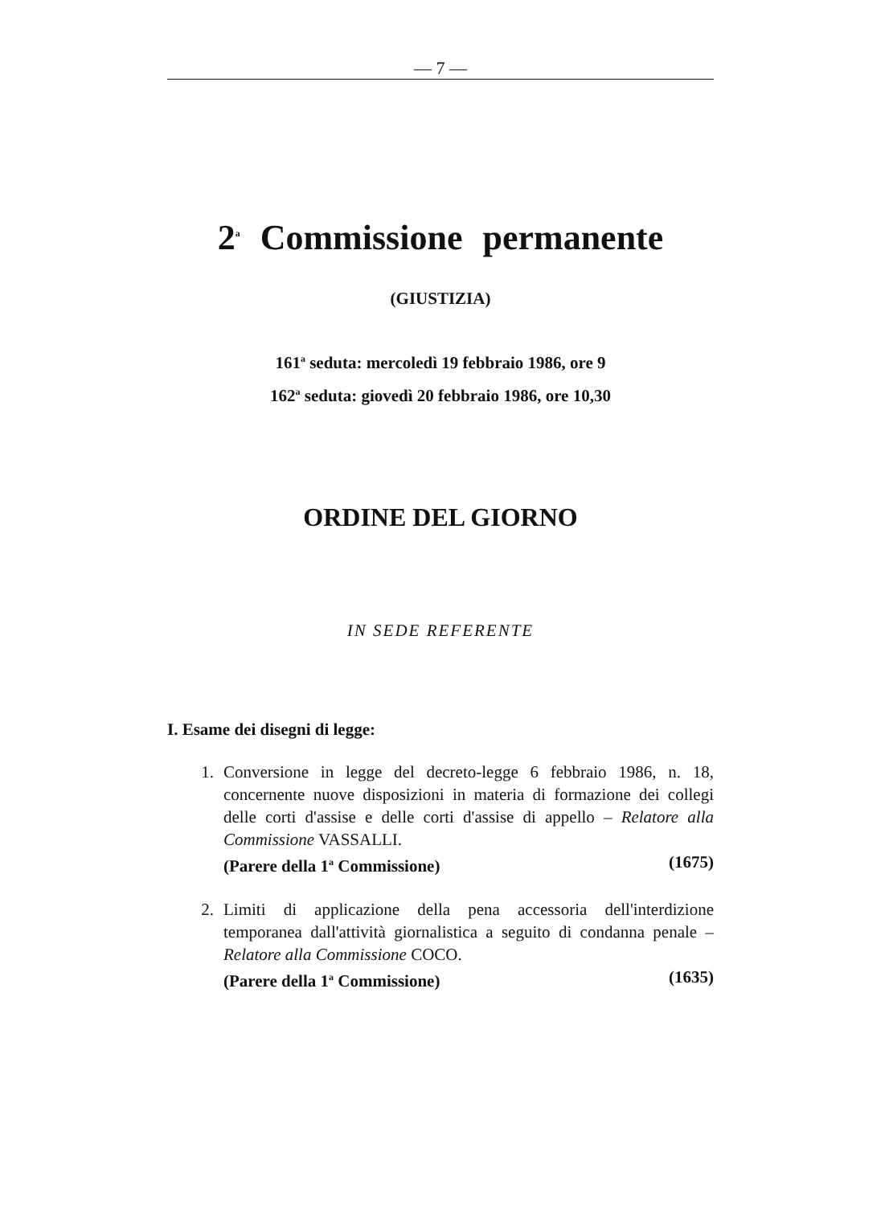— 7 —
2<sup>a</sup> Commissione permanente
(GIUSTIZIA)
161<sup>a</sup> seduta: mercoledì 19 febbraio 1986, ore 9
162<sup>a</sup> seduta: giovedì 20 febbraio 1986, ore 10,30
ORDINE DEL GIORNO
IN SEDE REFERENTE
I. Esame dei disegni di legge:
1. Conversione in legge del decreto-legge 6 febbraio 1986, n. 18, concernente nuove disposizioni in materia di formazione dei collegi delle corti d'assise e delle corti d'assise di appello – Relatore alla Commissione VASSALLI.
(Parere della 1<sup>a</sup> Commissione) (1675)
2. Limiti di applicazione della pena accessoria dell'interdizione temporanea dall'attività giornalistica a seguito di condanna penale – Relatore alla Commissione COCO.
(Parere della 1<sup>a</sup> Commissione) (1635)